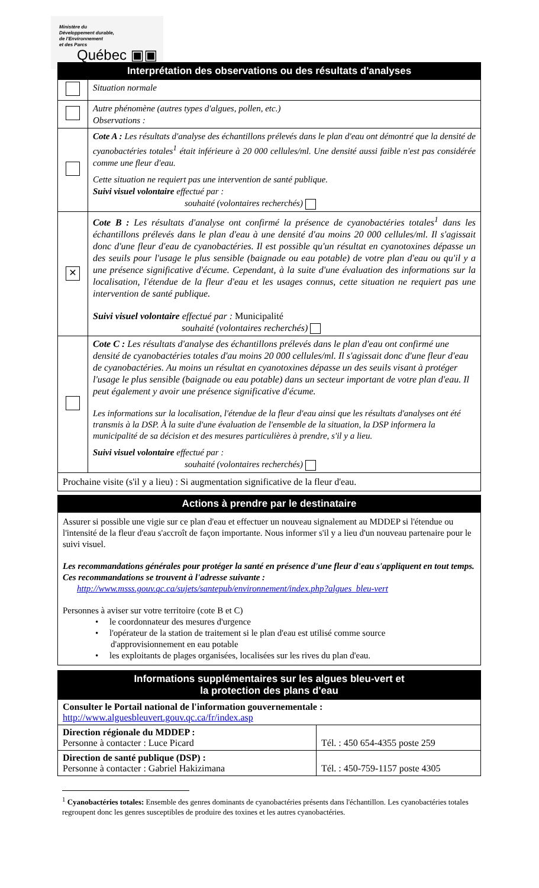Ministère du
Développement durable,
de l'Environnement
et des Parcs
Québec ▣▣
| Interprétation des observations ou des résultats d'analyses | |
| --- | --- |
| | Situation normale |
| | Autre phénomène (autres types d'algues, pollen, etc.) Observations : |
| | Cote A : Les résultats d'analyse des échantillons prélevés dans le plan d'eau ont démontré que la densité de cyanobactéries totales<sup>1</sup> était inférieure à 20 000 cellules/ml. Une densité aussi faible n'est pas considérée comme une fleur d'eau. Cette situation ne requiert pas une intervention de santé publique. Suivi visuel volontaire effectué par : souhaité (volontaires recherchés) |
| ✕ | Cote B : Les résultats d'analyse ont confirmé la présence de cyanobactéries totales<sup>1</sup> dans les échantillons prélevés dans le plan d'eau à une densité d'au moins 20 000 cellules/ml. Il s'agissait donc d'une fleur d'eau de cyanobactéries. Il est possible qu'un résultat en cyanotoxines dépasse un des seuils pour l'usage le plus sensible (baignade ou eau potable) de votre plan d'eau ou qu'il y a une présence significative d'écume. Cependant, à la suite d'une évaluation des informations sur la localisation, l'étendue de la fleur d'eau et les usages connus, cette situation ne requiert pas une intervention de santé publique. Suivi visuel volontaire effectué par : Municipalité souhaité (volontaires recherchés) |
| | Cote C : Les résultats d'analyse des échantillons prélevés dans le plan d'eau ont confirmé une densité de cyanobactéries totales d'au moins 20 000 cellules/ml. Il s'agissait donc d'une fleur d'eau de cyanobactéries. Au moins un résultat en cyanotoxines dépasse un des seuils visant à protéger l'usage le plus sensible (baignade ou eau potable) dans un secteur important de votre plan d'eau. Il peut également y avoir une présence significative d'écume. Les informations sur la localisation, l'étendue de la fleur d'eau ainsi que les résultats d'analyses ont été transmis à la DSP. À la suite d'une évaluation de l'ensemble de la situation, la DSP informera la municipalité de sa décision et des mesures particulières à prendre, s'il y a lieu. Suivi visuel volontaire effectué par : souhaité (volontaires recherchés) |
| Prochaine visite (s'il y a lieu) : Si augmentation significative de la fleur d'eau. | |
| Actions à prendre par le destinataire |
| --- |
| Assurer si possible une vigie sur ce plan d'eau et effectuer un nouveau signalement au MDDEP si l'étendue ou l'intensité de la fleur d'eau s'accroît de façon importante. Nous informer s'il y a lieu d'un nouveau partenaire pour le suivi visuel. Les recommandations générales pour protéger la santé en présence d'une fleur d'eau s'appliquent en tout temps. Ces recommandations se trouvent à l'adresse suivante : http://www.msss.gouv.qc.ca/sujets/santepub/environnement/index.php?algues_bleu-vert Personnes à aviser sur votre territoire (cote B et C) • le coordonnateur des mesures d'urgence • l'opérateur de la station de traitement si le plan d'eau est utilisé comme source d'approvisionnement en eau potable • les exploitants de plages organisées, localisées sur les rives du plan d'eau. |
| Informations supplémentaires sur les algues bleu-vert et la protection des plans d'eau | |
| --- | --- |
| Consulter le Portail national de l'information gouvernementale : http://www.alguesbleuvert.gouv.qc.ca/fr/index.asp | |
| Direction régionale du MDDEP : Personne à contacter : Luce Picard | Tél. : 450 654-4355 poste 259 |
| Direction de santé publique (DSP) : Personne à contacter : Gabriel Hakizimana | Tél. : 450-759-1157 poste 4305 |
<sup>1</sup> Cyanobactéries totales: Ensemble des genres dominants de cyanobactéries présents dans l'échantillon. Les cyanobactéries totales regroupent donc les genres susceptibles de produire des toxines et les autres cyanobactéries.